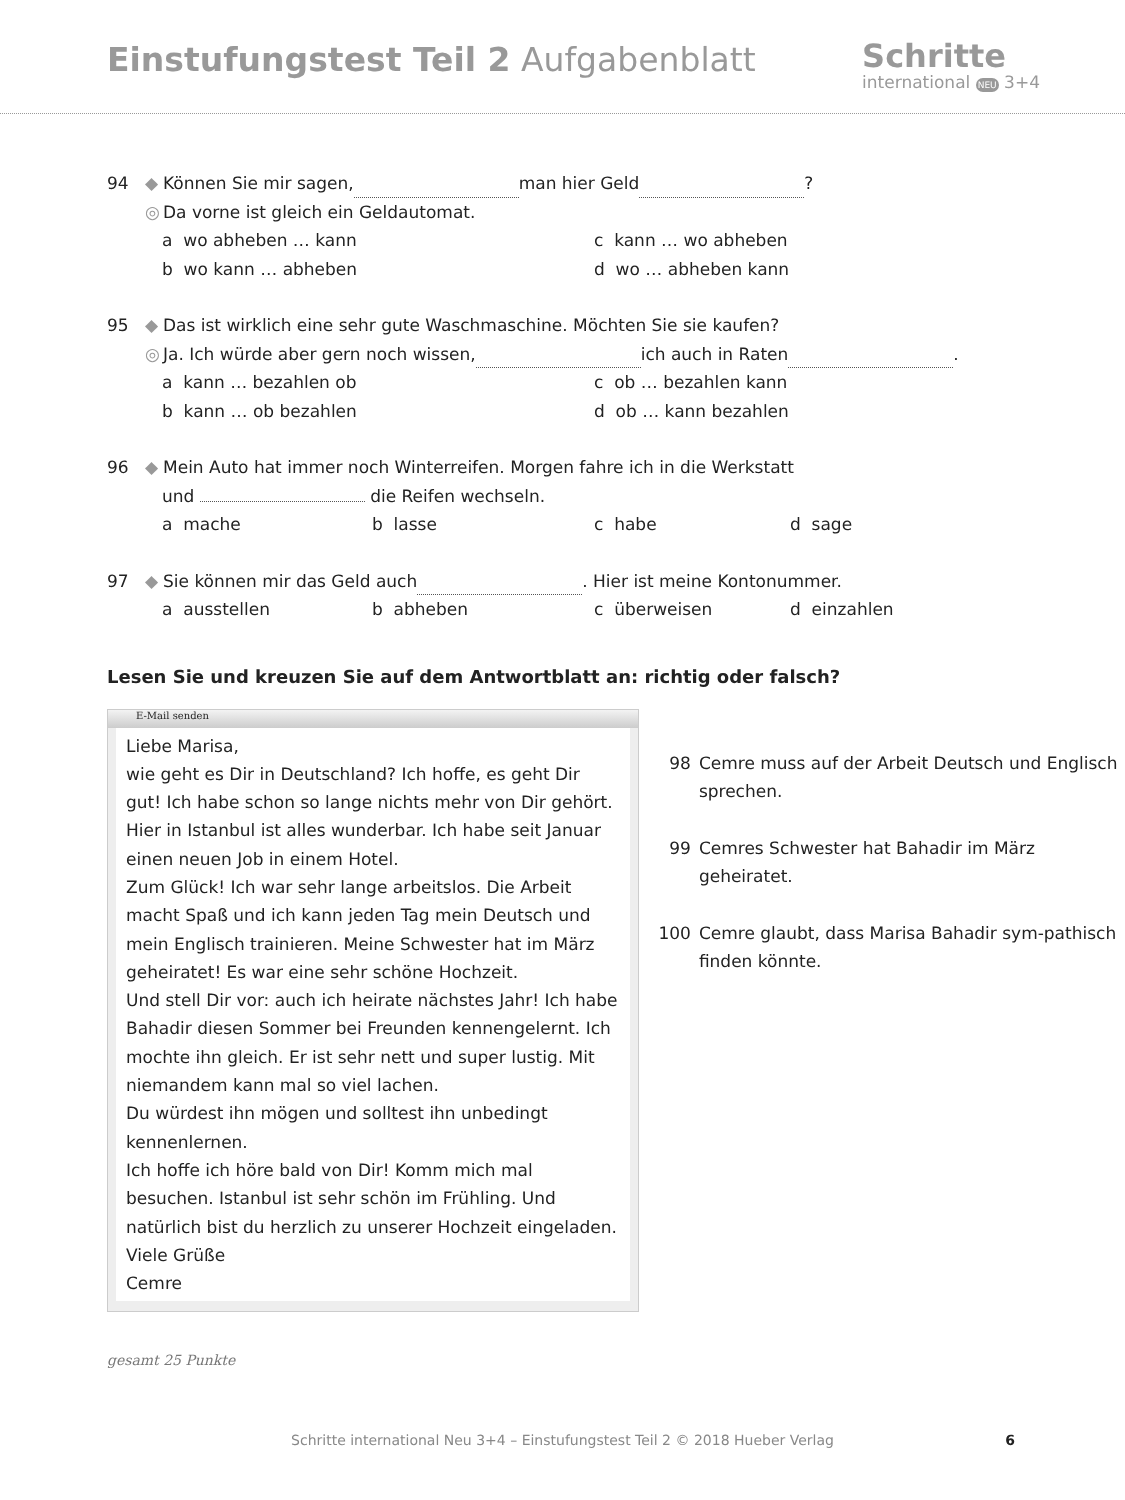Einstufungstest Teil 2 Aufgabenblatt
Schritte
international NEU 3+4
94 ◆ Können Sie mir sagen, man hier Geld ?
◎ Da vorne ist gleich ein Geldautomat.
a wo abheben … kann c kann … wo abheben b wo kann … abheben d wo … abheben kann
95 ◆ Das ist wirklich eine sehr gute Waschmaschine. Möchten Sie sie kaufen?
◎ Ja. Ich würde aber gern noch wissen, ich auch in Raten .
a kann … bezahlen ob c ob … bezahlen kann b kann … ob bezahlen d ob … kann bezahlen
96 ◆ Mein Auto hat immer noch Winterreifen. Morgen fahre ich in die Werkstatt
und die Reifen wechseln.
a mache b lasse c habe d sage
97 ◆ Sie können mir das Geld auch . Hier ist meine Kontonummer.
a ausstellen b abheben c überweisen d einzahlen
Lesen Sie und kreuzen Sie auf dem Antwortblatt an: richtig oder falsch?
E-Mail senden
Liebe Marisa,
wie geht es Dir in Deutschland? Ich hoffe, es geht Dir gut! Ich habe schon so lange nichts mehr von Dir gehört. Hier in Istanbul ist alles wunderbar. Ich habe seit Januar einen neuen Job in einem Hotel.
Zum Glück! Ich war sehr lange arbeitslos. Die Arbeit macht Spaß und ich kann jeden Tag mein Deutsch und mein Englisch trainieren. Meine Schwester hat im März geheiratet! Es war eine sehr schöne Hochzeit.
Und stell Dir vor: auch ich heirate nächstes Jahr! Ich habe Bahadir diesen Sommer bei Freunden kennengelernt. Ich mochte ihn gleich. Er ist sehr nett und super lustig. Mit niemandem kann mal so viel lachen.
Du würdest ihn mögen und solltest ihn unbedingt kennenlernen.
Ich hoffe ich höre bald von Dir! Komm mich mal besuchen. Istanbul ist sehr schön im Frühling. Und natürlich bist du herzlich zu unserer Hochzeit eingeladen.
Viele Grüße
Cemre
98 Cemre muss auf der Arbeit Deutsch und Englisch sprechen.
99 Cemres Schwester hat Bahadir im März geheiratet.
100 Cemre glaubt, dass Marisa Bahadir sym-pathisch finden könnte.
gesamt 25 Punkte
Schritte international Neu 3+4 – Einstufungstest Teil 2 © 2018 Hueber Verlag 6